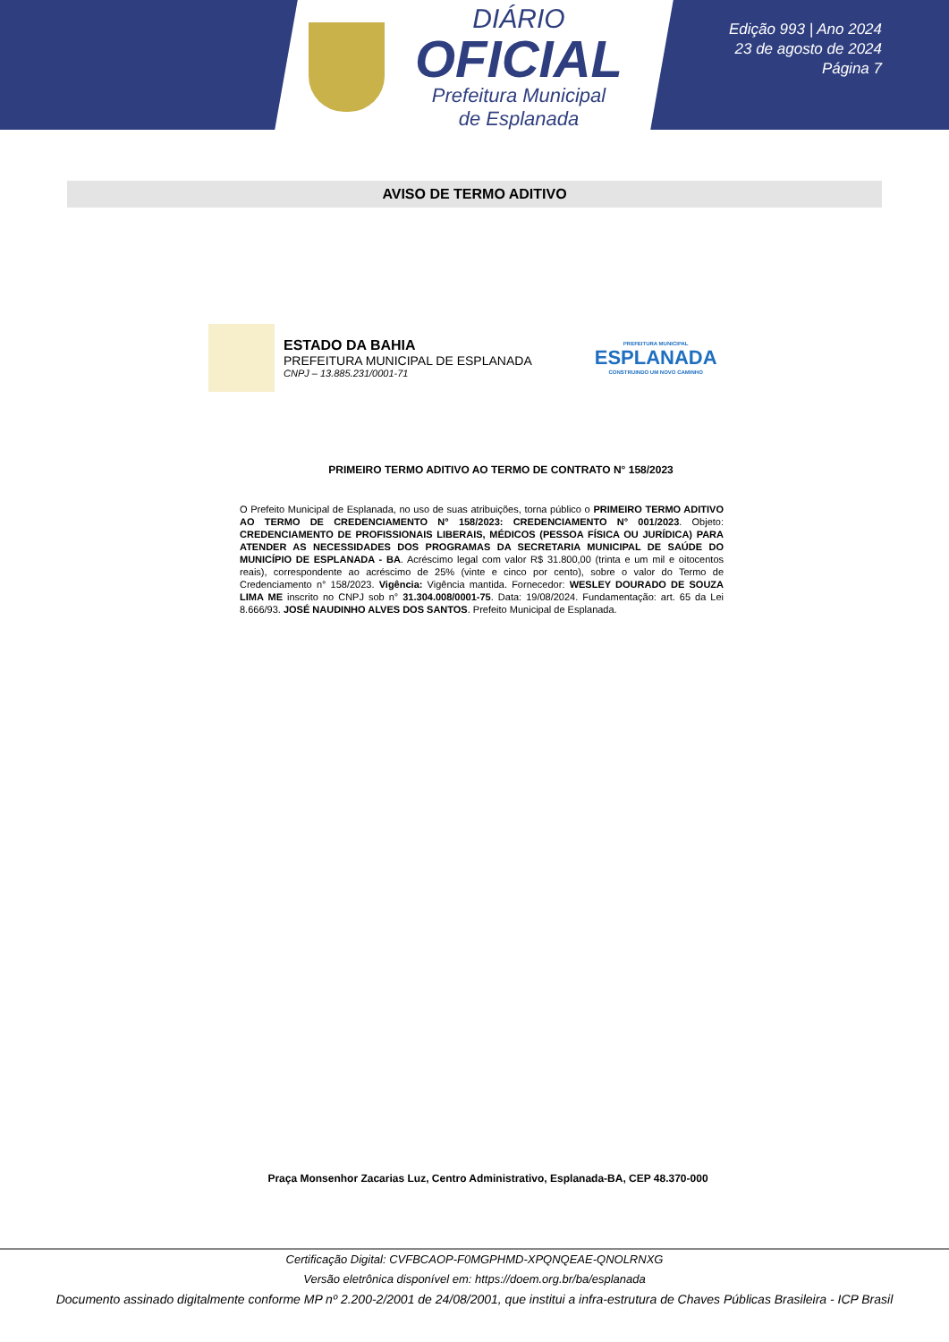DIÁRIO
OFICIAL
Prefeitura Municipal
de Esplanada
Edição 993 | Ano 2024
23 de agosto de 2024
Página 7
AVISO DE TERMO ADITIVO
ESTADO DA BAHIA
PREFEITURA MUNICIPAL DE ESPLANADA
CNPJ – 13.885.231/0001-71
PREFEITURA MUNICIPAL
ESPLANADA
CONSTRUINDO UM NOVO CAMINHO
PRIMEIRO TERMO ADITIVO AO TERMO DE CONTRATO N° 158/2023
O Prefeito Municipal de Esplanada, no uso de suas atribuições, torna público o PRIMEIRO TERMO ADITIVO AO TERMO DE CREDENCIAMENTO N° 158/2023: CREDENCIAMENTO N° 001/2023. Objeto: CREDENCIAMENTO DE PROFISSIONAIS LIBERAIS, MÉDICOS (PESSOA FÍSICA OU JURÍDICA) PARA ATENDER AS NECESSIDADES DOS PROGRAMAS DA SECRETARIA MUNICIPAL DE SAÚDE DO MUNICÍPIO DE ESPLANADA - BA. Acréscimo legal com valor R$ 31.800,00 (trinta e um mil e oitocentos reais), correspondente ao acréscimo de 25% (vinte e cinco por cento), sobre o valor do Termo de Credenciamento n° 158/2023. Vigência: Vigência mantida. Fornecedor: WESLEY DOURADO DE SOUZA LIMA ME inscrito no CNPJ sob n° 31.304.008/0001-75. Data: 19/08/2024. Fundamentação: art. 65 da Lei 8.666/93. JOSÉ NAUDINHO ALVES DOS SANTOS. Prefeito Municipal de Esplanada.
Praça Monsenhor Zacarias Luz, Centro Administrativo, Esplanada-BA, CEP 48.370-000
Certificação Digital: CVFBCAOP-F0MGPHMD-XPQNQEAE-QNOLRNXG
Versão eletrônica disponível em: https://doem.org.br/ba/esplanada
Documento assinado digitalmente conforme MP nº 2.200-2/2001 de 24/08/2001, que institui a infra-estrutura de Chaves Públicas Brasileira - ICP Brasil